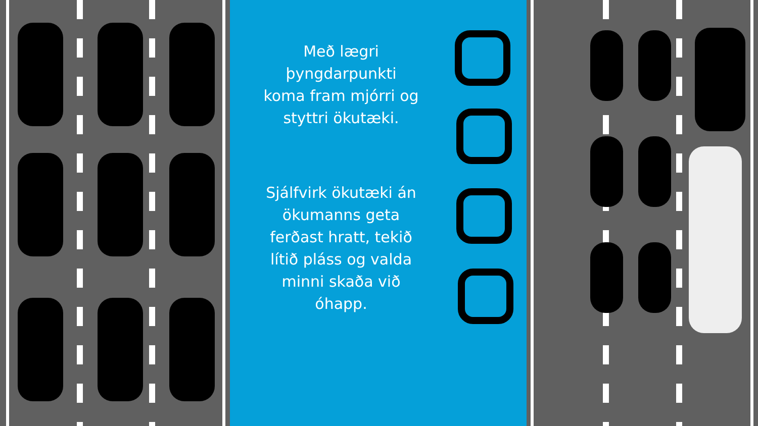Með lægri þyngdarpunkti koma fram mjórri og styttri ökutæki.
Sjálfvirk ökutæki án ökumanns geta ferðast hratt, tekið lítið pláss og valda minni skaða við óhapp.